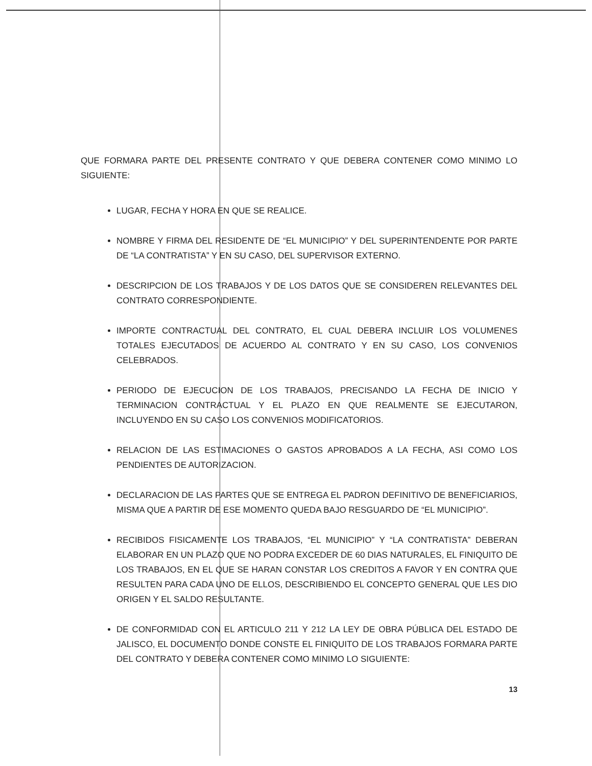QUE FORMARA PARTE DEL PRESENTE CONTRATO Y QUE DEBERA CONTENER COMO MINIMO LO SIGUIENTE:
LUGAR, FECHA Y HORA EN QUE SE REALICE.
NOMBRE Y FIRMA DEL RESIDENTE DE “EL MUNICIPIO” Y DEL SUPERINTENDENTE POR PARTE DE “LA CONTRATISTA” Y EN SU CASO, DEL SUPERVISOR EXTERNO.
DESCRIPCION DE LOS TRABAJOS Y DE LOS DATOS QUE SE CONSIDEREN RELEVANTES DEL CONTRATO CORRESPONDIENTE.
IMPORTE CONTRACTUAL DEL CONTRATO, EL CUAL DEBERA INCLUIR LOS VOLUMENES TOTALES EJECUTADOS DE ACUERDO AL CONTRATO Y EN SU CASO, LOS CONVENIOS CELEBRADOS.
PERIODO DE EJECUCION DE LOS TRABAJOS, PRECISANDO LA FECHA DE INICIO Y TERMINACION CONTRACTUAL Y EL PLAZO EN QUE REALMENTE SE EJECUTARON, INCLUYENDO EN SU CASO LOS CONVENIOS MODIFICATORIOS.
RELACION DE LAS ESTIMACIONES O GASTOS APROBADOS A LA FECHA, ASI COMO LOS PENDIENTES DE AUTORIZACION.
DECLARACION DE LAS PARTES QUE SE ENTREGA EL PADRON DEFINITIVO DE BENEFICIARIOS, MISMA QUE A PARTIR DE ESE MOMENTO QUEDA BAJO RESGUARDO DE “EL MUNICIPIO”.
RECIBIDOS FISICAMENTE LOS TRABAJOS, “EL MUNICIPIO” Y “LA CONTRATISTA” DEBERAN ELABORAR EN UN PLAZO QUE NO PODRA EXCEDER DE 60 DIAS NATURALES, EL FINIQUITO DE LOS TRABAJOS, EN EL QUE SE HARAN CONSTAR LOS CREDITOS A FAVOR Y EN CONTRA QUE RESULTEN PARA CADA UNO DE ELLOS, DESCRIBIENDO EL CONCEPTO GENERAL QUE LES DIO ORIGEN Y EL SALDO RESULTANTE.
DE CONFORMIDAD CON EL ARTICULO 211 Y 212 LA LEY DE OBRA PÚBLICA DEL ESTADO DE JALISCO, EL DOCUMENTO DONDE CONSTE EL FINIQUITO DE LOS TRABAJOS FORMARA PARTE DEL CONTRATO Y DEBERA CONTENER COMO MINIMO LO SIGUIENTE:
13